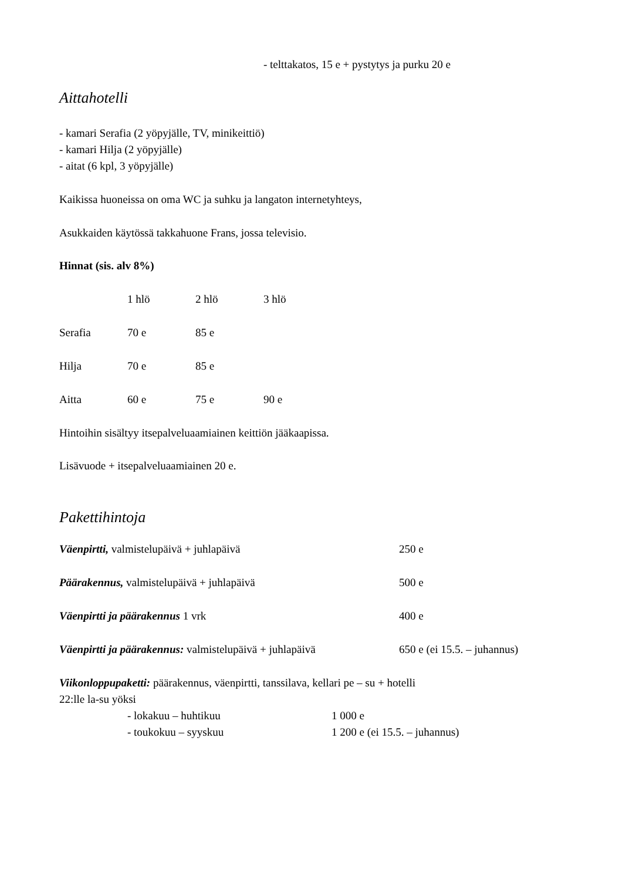- telttakatos, 15 e + pystytys ja purku 20 e
Aittahotelli
- kamari Serafia (2 yöpyjälle, TV, minikeittiö)
- kamari Hilja (2 yöpyjälle)
- aitat (6 kpl, 3 yöpyjälle)
Kaikissa huoneissa on oma WC ja suhku ja langaton internetyhteys,
Asukkaiden käytössä takkahuone Frans, jossa televisio.
Hinnat (sis. alv 8%)
| | 1 hlö | 2 hlö | 3 hlö |
| --- | --- | --- | --- |
| Serafia | 70 e | 85 e | |
| Hilja | 70 e | 85 e | |
| Aitta | 60 e | 75 e | 90 e |
Hintoihin sisältyy itsepalveluaamiainen keittiön jääkaapissa.
Lisävuode + itsepalveluaamiainen 20 e.
Pakettihintoja
| Väenpirtti, valmistelupäivä + juhlapäivä | 250 e |
| Päärakennus, valmistelupäivä + juhlapäivä | 500 e |
| Väenpirtti ja päärakennus 1 vrk | 400 e |
| Väenpirtti ja päärakennus: valmistelupäivä + juhlapäivä | 650 e (ei 15.5. – juhannus) |
Viikonloppupaketti: päärakennus, väenpirtti, tanssilava, kellari pe – su + hotelli
22:lle la-su yöksi
| - lokakuu – huhtikuu | 1 000 e |
| - toukokuu – syyskuu | 1 200 e (ei 15.5. – juhannus) |